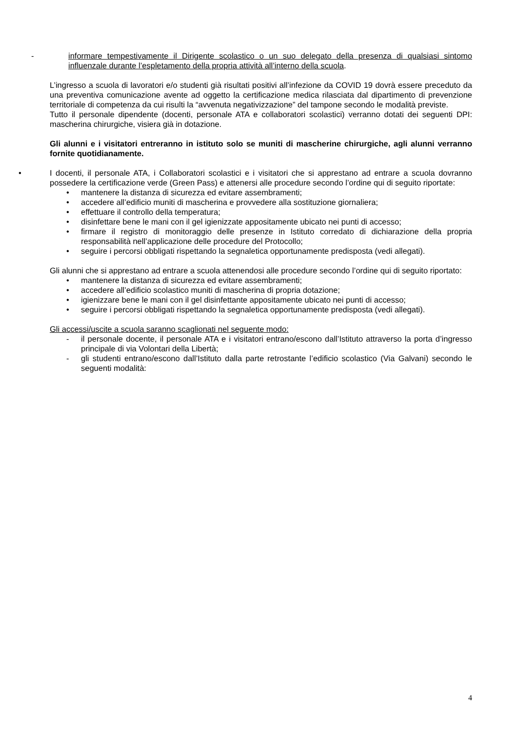-
informare tempestivamente il Dirigente scolastico o un suo delegato della presenza di qualsiasi sintomo influenzale durante l’espletamento della propria attività all’interno della scuola.
L’ingresso a scuola di lavoratori e/o studenti già risultati positivi all’infezione da COVID 19 dovrà essere preceduto da una preventiva comunicazione avente ad oggetto la certificazione medica rilasciata dal dipartimento di prevenzione territoriale di competenza da cui risulti la “avvenuta negativizzazione” del tampone secondo le modalità previste.
Tutto il personale dipendente (docenti, personale ATA e collaboratori scolastici) verranno dotati dei seguenti DPI: mascherina chirurgiche, visiera già in dotazione.
Gli alunni e i visitatori entreranno in istituto solo se muniti di mascherine chirurgiche, agli alunni verranno fornite quotidianamente.
•
I docenti, il personale ATA, i Collaboratori scolastici e i visitatori che si apprestano ad entrare a scuola dovranno possedere la certificazione verde (Green Pass) e attenersi alle procedure secondo l’ordine qui di seguito riportate:
• mantenere la distanza di sicurezza ed evitare assembramenti;
• accedere all’edificio muniti di mascherina e provvedere alla sostituzione giornaliera;
• effettuare il controllo della temperatura;
• disinfettare bene le mani con il gel igienizzate appositamente ubicato nei punti di accesso;
• firmare il registro di monitoraggio delle presenze in Istituto corredato di dichiarazione della propria responsabilità nell’applicazione delle procedure del Protocollo;
• seguire i percorsi obbligati rispettando la segnaletica opportunamente predisposta (vedi allegati).
Gli alunni che si apprestano ad entrare a scuola attenendosi alle procedure secondo l’ordine qui di seguito riportato:
• mantenere la distanza di sicurezza ed evitare assembramenti;
• accedere all’edificio scolastico muniti di mascherina di propria dotazione;
• igienizzare bene le mani con il gel disinfettante appositamente ubicato nei punti di accesso;
• seguire i percorsi obbligati rispettando la segnaletica opportunamente predisposta (vedi allegati).
Gli accessi/uscite a scuola saranno scaglionati nel seguente modo:
- il personale docente, il personale ATA e i visitatori entrano/escono dall’Istituto attraverso la porta d’ingresso principale di via Volontari della Libertà;
- gli studenti entrano/escono dall’Istituto dalla parte retrostante l’edificio scolastico (Via Galvani) secondo le seguenti modalità:
4